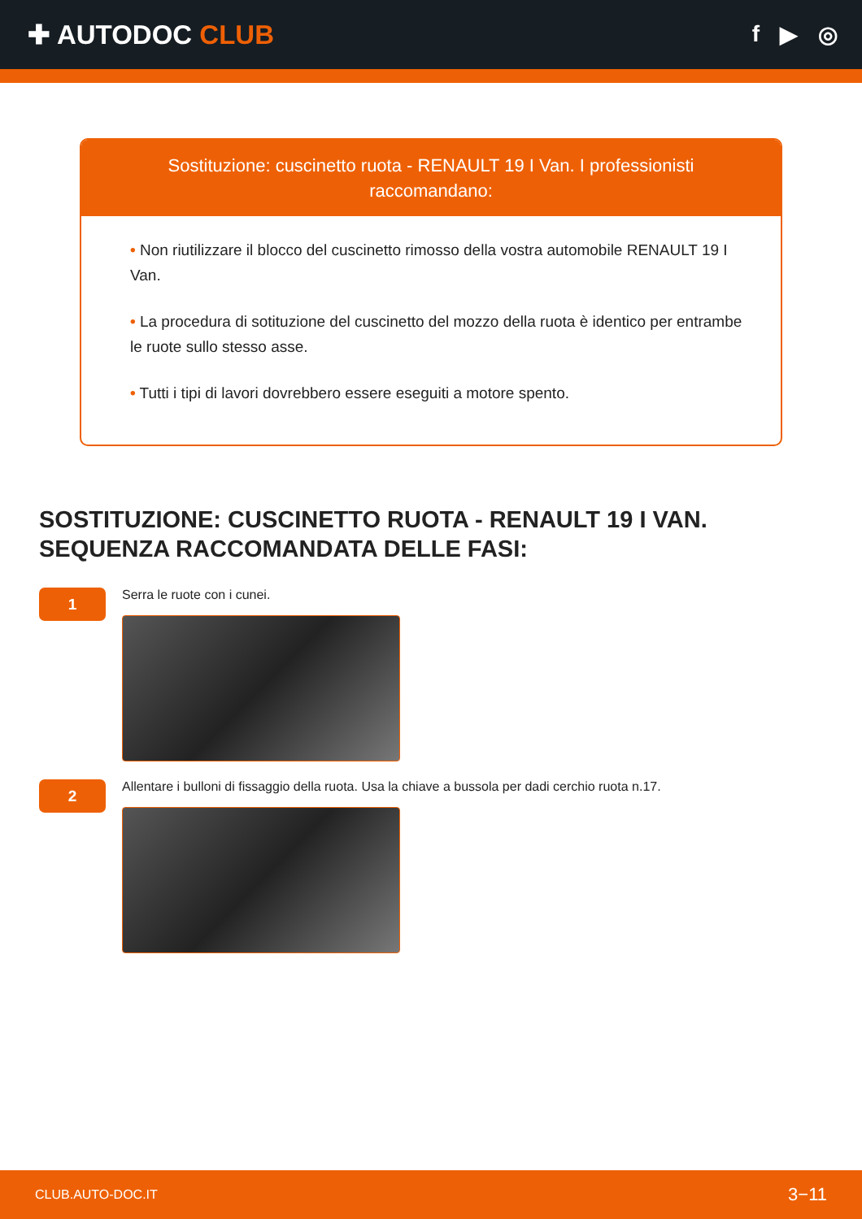✚ AUTODOC CLUB
f ▶ ◎
Sostituzione: cuscinetto ruota - RENAULT 19 I Van. I professionisti raccomandano:
• Non riutilizzare il blocco del cuscinetto rimosso della vostra automobile RENAULT 19 I Van.
• La procedura di sotituzione del cuscinetto del mozzo della ruota è identico per entrambe le ruote sullo stesso asse.
• Tutti i tipi di lavori dovrebbero essere eseguiti a motore spento.
SOSTITUZIONE: CUSCINETTO RUOTA - RENAULT 19 I VAN. SEQUENZA RACCOMANDATA DELLE FASI:
1
Serra le ruote con i cunei.
2
Allentare i bulloni di fissaggio della ruota. Usa la chiave a bussola per dadi cerchio ruota n.17.
CLUB.AUTO-DOC.IT 3−11